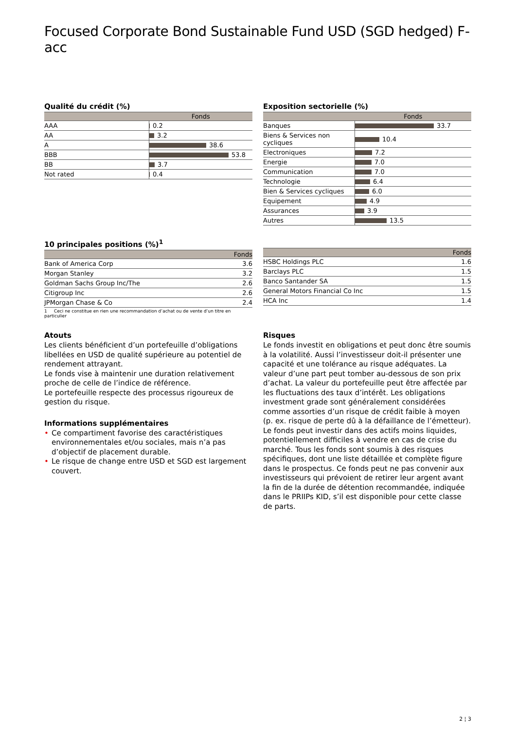Focused Corporate Bond Sustainable Fund USD (SGD hedged) F-acc
Qualité du crédit (%)
| | Fonds |
| --- | --- |
| AAA | 0.2 |
| AA | 3.2 |
| A | 38.6 |
| BBB | 53.8 |
| BB | 3.7 |
| Not rated | 0.4 |
Exposition sectorielle (%)
| | Fonds |
| --- | --- |
| Banques | 33.7 |
| Biens & Services non cycliques | 10.4 |
| Electroniques | 7.2 |
| Energie | 7.0 |
| Communication | 7.0 |
| Technologie | 6.4 |
| Bien & Services cycliques | 6.0 |
| Equipement | 4.9 |
| Assurances | 3.9 |
| Autres | 13.5 |
10 principales positions (%)<sup>1</sup>
| | Fonds |
| --- | --- |
| Bank of America Corp | 3.6 |
| Morgan Stanley | 3.2 |
| Goldman Sachs Group Inc/The | 2.6 |
| Citigroup Inc | 2.6 |
| JPMorgan Chase & Co | 2.4 |
1 Ceci ne constitue en rien une recommandation d’achat ou de vente d’un titre en particulier
| | Fonds |
| --- | --- |
| HSBC Holdings PLC | 1.6 |
| Barclays PLC | 1.5 |
| Banco Santander SA | 1.5 |
| General Motors Financial Co Inc | 1.5 |
| HCA Inc | 1.4 |
Atouts
Les clients bénéficient d’un portefeuille d’obligations libellées en USD de qualité supérieure au potentiel de rendement attrayant.
Le fonds vise à maintenir une duration relativement proche de celle de l’indice de référence.
Le portefeuille respecte des processus rigoureux de gestion du risque.
Informations supplémentaires
• Ce compartiment favorise des caractéristiques environnementales et/ou sociales, mais n’a pas d’objectif de placement durable.
• Le risque de change entre USD et SGD est largement couvert.
Risques
Le fonds investit en obligations et peut donc être soumis à la volatilité. Aussi l’investisseur doit-il présenter une capacité et une tolérance au risque adéquates. La valeur d’une part peut tomber au-dessous de son prix d’achat. La valeur du portefeuille peut être affectée par les fluctuations des taux d’intérêt. Les obligations investment grade sont généralement considérées comme assorties d’un risque de crédit faible à moyen (p. ex. risque de perte dû à la défaillance de l’émetteur). Le fonds peut investir dans des actifs moins liquides, potentiellement difficiles à vendre en cas de crise du marché. Tous les fonds sont soumis à des risques spécifiques, dont une liste détaillée et complète figure dans le prospectus. Ce fonds peut ne pas convenir aux investisseurs qui prévoient de retirer leur argent avant la fin de la durée de détention recommandée, indiquée dans le PRIIPs KID, s’il est disponible pour cette classe de parts.
2 ¦ 3